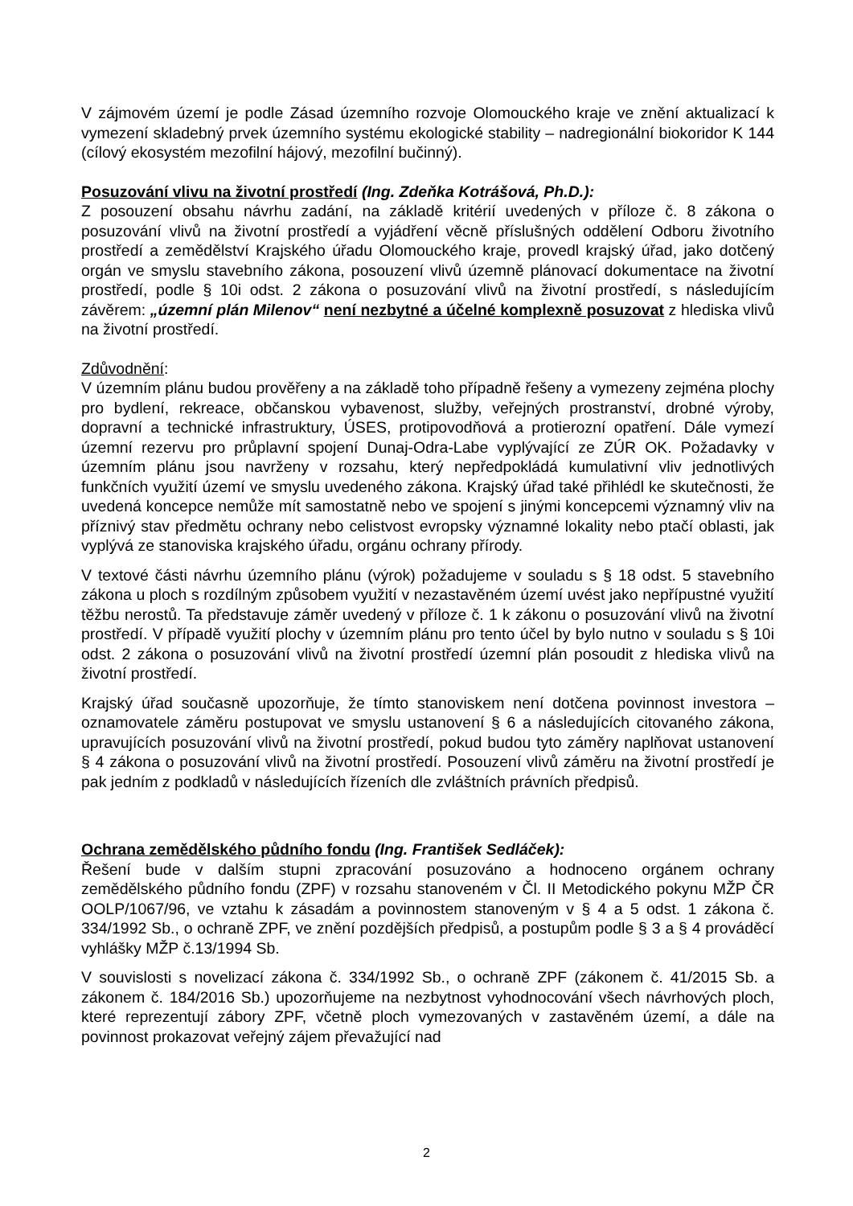V zájmovém území je podle Zásad územního rozvoje Olomouckého kraje ve znění aktualizací k vymezení skladebný prvek územního systému ekologické stability – nadregionální biokoridor K 144 (cílový ekosystém mezofilní hájový, mezofilní bučinný).
Posuzování vlivu na životní prostředí (Ing. Zdeňka Kotrášová, Ph.D.):
Z posouzení obsahu návrhu zadání, na základě kritérií uvedených v příloze č. 8 zákona o posuzování vlivů na životní prostředí a vyjádření věcně příslušných oddělení Odboru životního prostředí a zemědělství Krajského úřadu Olomouckého kraje, provedl krajský úřad, jako dotčený orgán ve smyslu stavebního zákona, posouzení vlivů územně plánovací dokumentace na životní prostředí, podle § 10i odst. 2 zákona o posuzování vlivů na životní prostředí, s následujícím závěrem: „územní plán Milenov“ není nezbytné a účelné komplexně posuzovat z hlediska vlivů na životní prostředí.
Zdůvodnění:
V územním plánu budou prověřeny a na základě toho případně řešeny a vymezeny zejména plochy pro bydlení, rekreace, občanskou vybavenost, služby, veřejných prostranství, drobné výroby, dopravní a technické infrastruktury, ÚSES, protipovodňová a protierozní opatření. Dále vymezí územní rezervu pro průplavní spojení Dunaj-Odra-Labe vyplývající ze ZÚR OK. Požadavky v územním plánu jsou navrženy v rozsahu, který nepředpokládá kumulativní vliv jednotlivých funkčních využití území ve smyslu uvedeného zákona. Krajský úřad také přihlédl ke skutečnosti, že uvedená koncepce nemůže mít samostatně nebo ve spojení s jinými koncepcemi významný vliv na příznivý stav předmětu ochrany nebo celistvost evropsky významné lokality nebo ptačí oblasti, jak vyplývá ze stanoviska krajského úřadu, orgánu ochrany přírody.
V textové části návrhu územního plánu (výrok) požadujeme v souladu s § 18 odst. 5 stavebního zákona u ploch s rozdílným způsobem využití v nezastavěném území uvést jako nepřípustné využití těžbu nerostů. Ta představuje záměr uvedený v příloze č. 1 k zákonu o posuzování vlivů na životní prostředí. V případě využití plochy v územním plánu pro tento účel by bylo nutno v souladu s § 10i odst. 2 zákona o posuzování vlivů na životní prostředí územní plán posoudit z hlediska vlivů na životní prostředí.
Krajský úřad současně upozorňuje, že tímto stanoviskem není dotčena povinnost investora – oznamovatele záměru postupovat ve smyslu ustanovení § 6 a následujících citovaného zákona, upravujících posuzování vlivů na životní prostředí, pokud budou tyto záměry naplňovat ustanovení § 4 zákona o posuzování vlivů na životní prostředí. Posouzení vlivů záměru na životní prostředí je pak jedním z podkladů v následujících řízeních dle zvláštních právních předpisů.
Ochrana zemědělského půdního fondu (Ing. František Sedláček):
Řešení bude v dalším stupni zpracování posuzováno a hodnoceno orgánem ochrany zemědělského půdního fondu (ZPF) v rozsahu stanoveném v Čl. II Metodického pokynu MŽP ČR OOLP/1067/96, ve vztahu k zásadám a povinnostem stanoveným v § 4 a 5 odst. 1 zákona č. 334/1992 Sb., o ochraně ZPF, ve znění pozdějších předpisů, a postupům podle § 3 a § 4 prováděcí vyhlášky MŽP č.13/1994 Sb.
V souvislosti s novelizací zákona č. 334/1992 Sb., o ochraně ZPF (zákonem č. 41/2015 Sb. a zákonem č. 184/2016 Sb.) upozorňujeme na nezbytnost vyhodnocování všech návrhových ploch, které reprezentují zábory ZPF, včetně ploch vymezovaných v zastavěném území, a dále na povinnost prokazovat veřejný zájem převažující nad
2